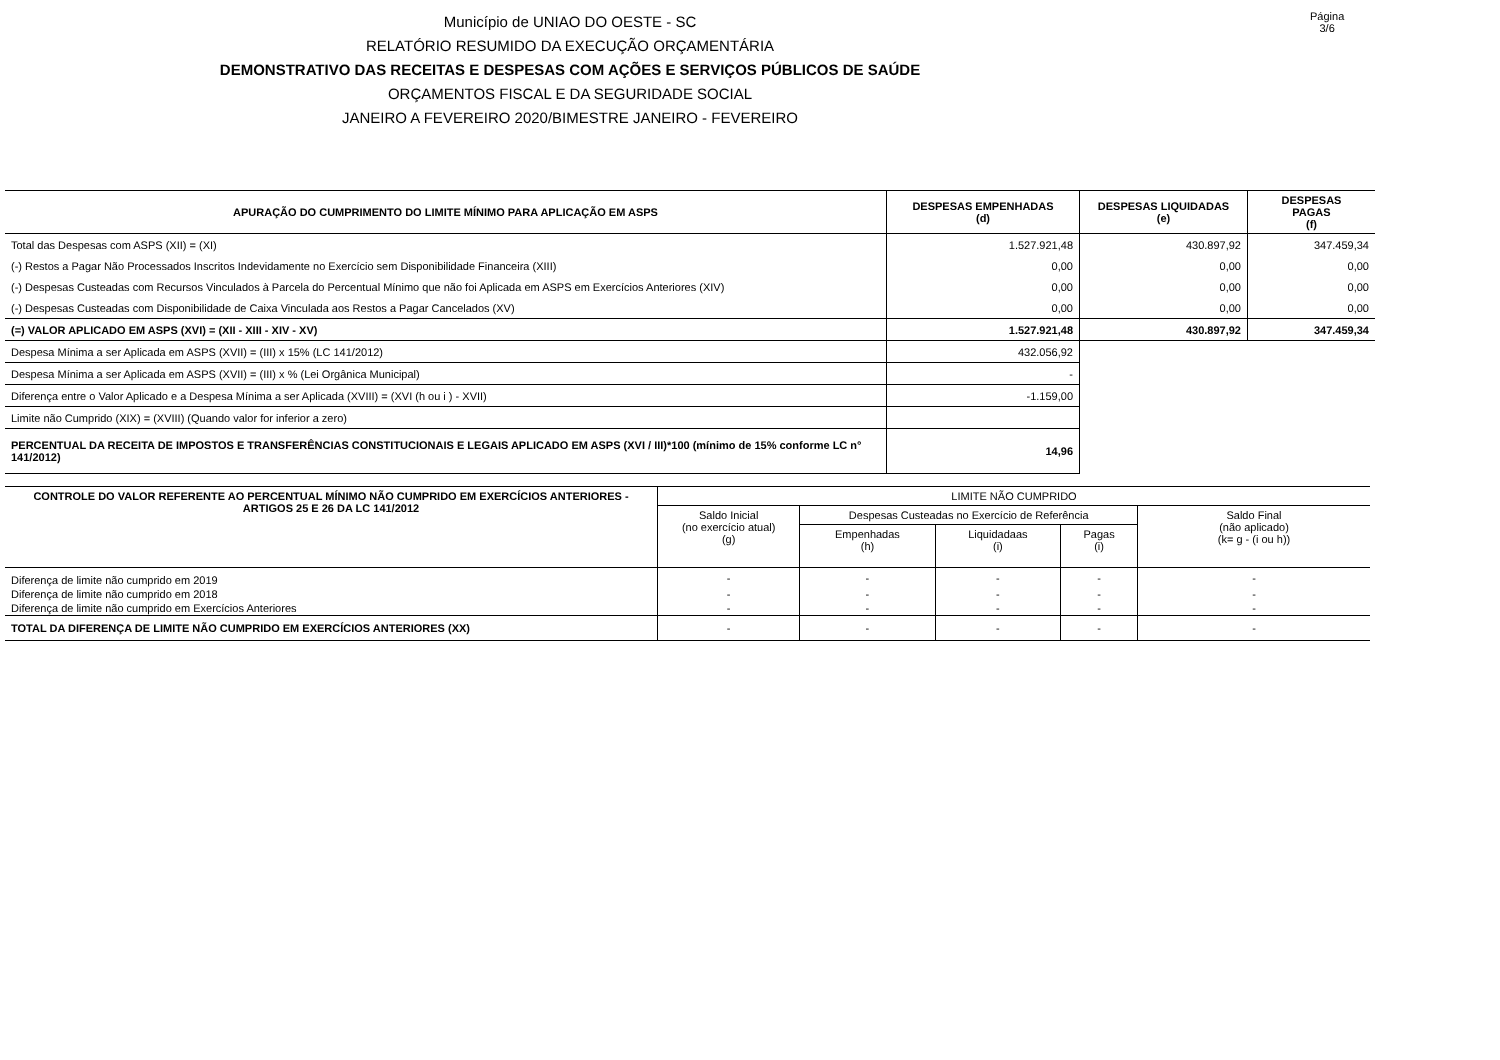Município de UNIAO DO OESTE - SC
RELATÓRIO RESUMIDO DA EXECUÇÃO ORÇAMENTÁRIA
DEMONSTRATIVO DAS RECEITAS E DESPESAS COM AÇÕES E SERVIÇOS PÚBLICOS DE SAÚDE
ORÇAMENTOS FISCAL E DA SEGURIDADE SOCIAL
JANEIRO A FEVEREIRO 2020/BIMESTRE JANEIRO - FEVEREIRO
Página 3/6
| APURAÇÃO DO CUMPRIMENTO DO LIMITE MÍNIMO PARA APLICAÇÃO EM ASPS | DESPESAS EMPENHADAS (d) | DESPESAS LIQUIDADAS (e) | DESPESAS PAGAS (f) |
| --- | --- | --- | --- |
| Total das Despesas com ASPS (XII) = (XI) | 1.527.921,48 | 430.897,92 | 347.459,34 |
| (-) Restos a Pagar Não Processados Inscritos Indevidamente no Exercício sem Disponibilidade Financeira (XIII) | 0,00 | 0,00 | 0,00 |
| (-) Despesas Custeadas com Recursos Vinculados à Parcela do Percentual Mínimo que não foi Aplicada em ASPS em Exercícios Anteriores (XIV) | 0,00 | 0,00 | 0,00 |
| (-) Despesas Custeadas com Disponibilidade de Caixa Vinculada aos Restos a Pagar Cancelados (XV) | 0,00 | 0,00 | 0,00 |
| (=) VALOR APLICADO EM ASPS (XVI) = (XII - XIII - XIV - XV) | 1.527.921,48 | 430.897,92 | 347.459,34 |
| Despesa Mínima a ser Aplicada em ASPS (XVII) = (III) x 15% (LC 141/2012) | 432.056,92 | | |
| Despesa Mínima a ser Aplicada em ASPS (XVII) = (III) x % (Lei Orgânica Municipal) | - | | |
| Diferença entre o Valor Aplicado e a Despesa Mínima a ser Aplicada (XVIII) = (XVI (h ou i ) - XVII) | -1.159,00 | | |
| Limite não Cumprido (XIX) = (XVIII) (Quando valor for inferior a zero) | | | |
| PERCENTUAL DA RECEITA DE IMPOSTOS E TRANSFERÊNCIAS CONSTITUCIONAIS E LEGAIS APLICADO EM ASPS (XVI / III)*100 (mínimo de 15% conforme LC n° 141/2012) | 14,96 | | |
| CONTROLE DO VALOR REFERENTE AO PERCENTUAL MÍNIMO NÃO CUMPRIDO EM EXERCÍCIOS ANTERIORES - ARTIGOS 25 E 26 DA LC 141/2012 | LIMITE NÃO CUMPRIDO | | | | |
| --- | --- | --- | --- | --- | --- |
| | Saldo Inicial (no exercício atual) (g) | Despesas Custeadas no Exercício de Referência | | | Saldo Final (não aplicado) (k= g - (i ou h)) |
| | | Empenhadas (h) | Liquidadaas (i) | Pagas (i) | |
| Diferença de limite não cumprido em 2019 | - | - | - | - | - |
| Diferença de limite não cumprido em 2018 | - | - | - | - | - |
| Diferença de limite não cumprido em Exercícios Anteriores | - | - | - | - | - |
| TOTAL DA DIFERENÇA DE LIMITE NÃO CUMPRIDO EM EXERCÍCIOS ANTERIORES (XX) | - | - | - | - | - |